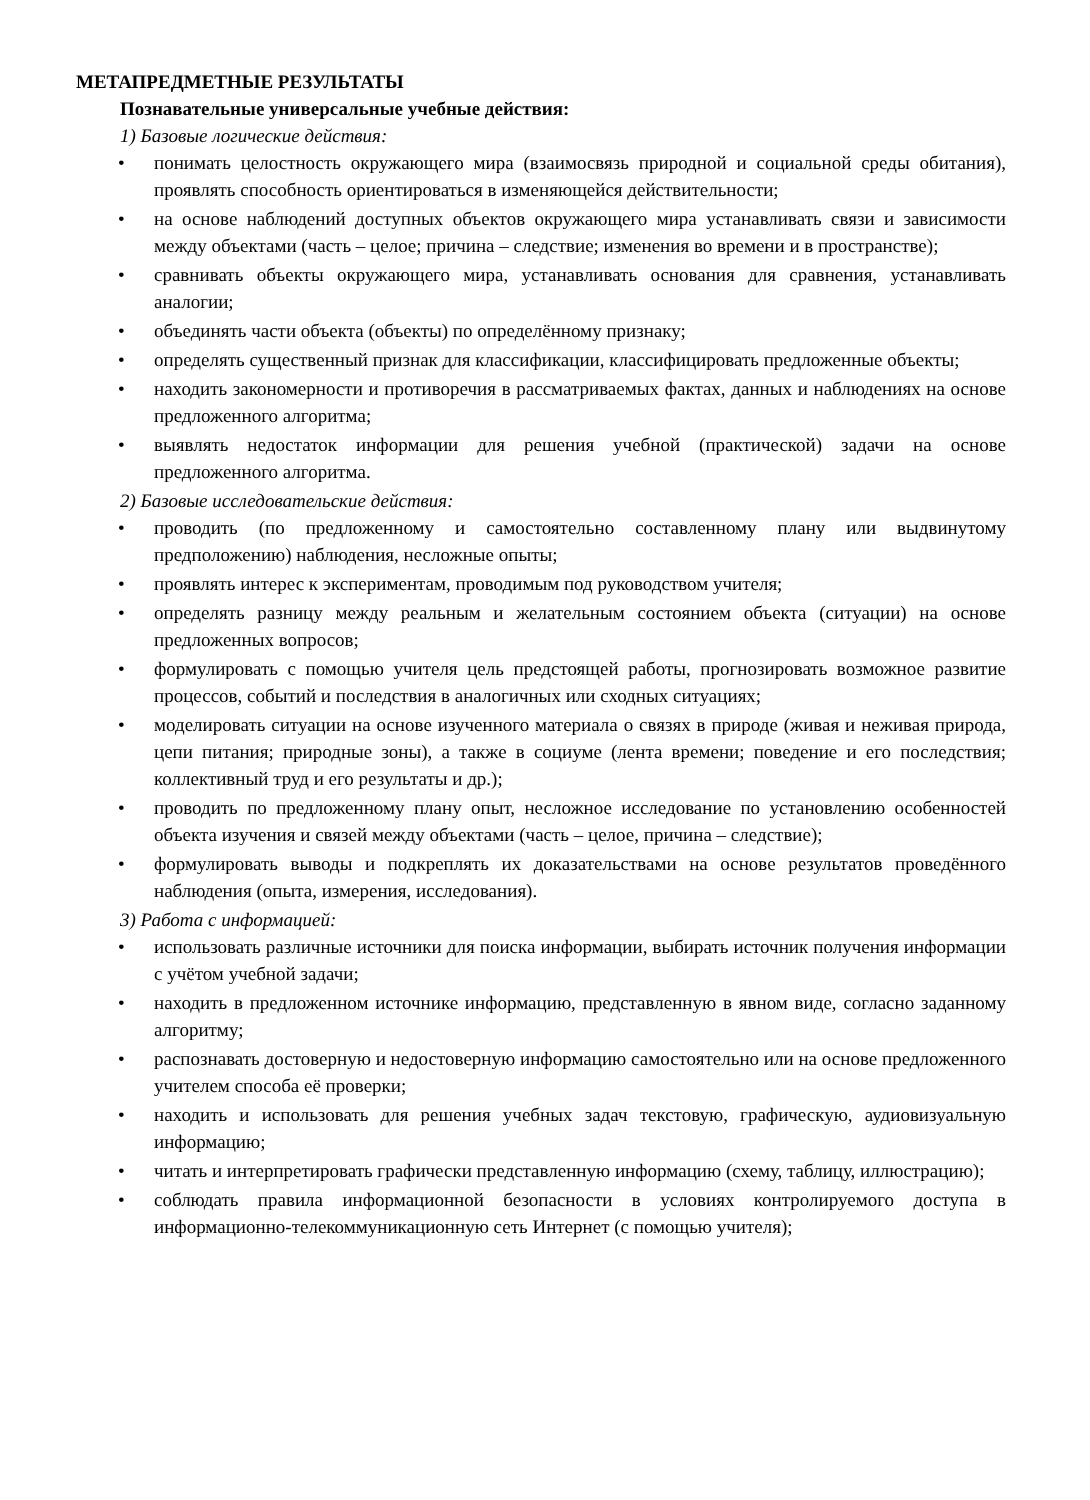МЕТАПРЕДМЕТНЫЕ РЕЗУЛЬТАТЫ
Познавательные универсальные учебные действия:
1) Базовые логические действия:
• понимать целостность окружающего мира (взаимосвязь природной и социальной среды обитания), проявлять способность ориентироваться в изменяющейся действительности;
• на основе наблюдений доступных объектов окружающего мира устанавливать связи и зависимости между объектами (часть – целое; причина – следствие; изменения во времени и в пространстве);
• сравнивать объекты окружающего мира, устанавливать основания для сравнения, устанавливать аналогии;
• объединять части объекта (объекты) по определённому признаку;
• определять существенный признак для классификации, классифицировать предложенные объекты;
• находить закономерности и противоречия в рассматриваемых фактах, данных и наблюдениях на основе предложенного алгоритма;
• выявлять недостаток информации для решения учебной (практической) задачи на основе предложенного алгоритма.
2) Базовые исследовательские действия:
• проводить (по предложенному и самостоятельно составленному плану или выдвинутому предположению) наблюдения, несложные опыты;
• проявлять интерес к экспериментам, проводимым под руководством учителя;
• определять разницу между реальным и желательным состоянием объекта (ситуации) на основе предложенных вопросов;
• формулировать с помощью учителя цель предстоящей работы, прогнозировать возможное развитие процессов, событий и последствия в аналогичных или сходных ситуациях;
• моделировать ситуации на основе изученного материала о связях в природе (живая и неживая природа, цепи питания; природные зоны), а также в социуме (лента времени; поведение и его последствия; коллективный труд и его результаты и др.);
• проводить по предложенному плану опыт, несложное исследование по установлению особенностей объекта изучения и связей между объектами (часть – целое, причина – следствие);
• формулировать выводы и подкреплять их доказательствами на основе результатов проведённого наблюдения (опыта, измерения, исследования).
3) Работа с информацией:
• использовать различные источники для поиска информации, выбирать источник получения информации с учётом учебной задачи;
• находить в предложенном источнике информацию, представленную в явном виде, согласно заданному алгоритму;
• распознавать достоверную и недостоверную информацию самостоятельно или на основе предложенного учителем способа её проверки;
• находить и использовать для решения учебных задач текстовую, графическую, аудиовизуальную информацию;
• читать и интерпретировать графически представленную информацию (схему, таблицу, иллюстрацию);
• соблюдать правила информационной безопасности в условиях контролируемого доступа в информационно-телекоммуникационную сеть Интернет (с помощью учителя);